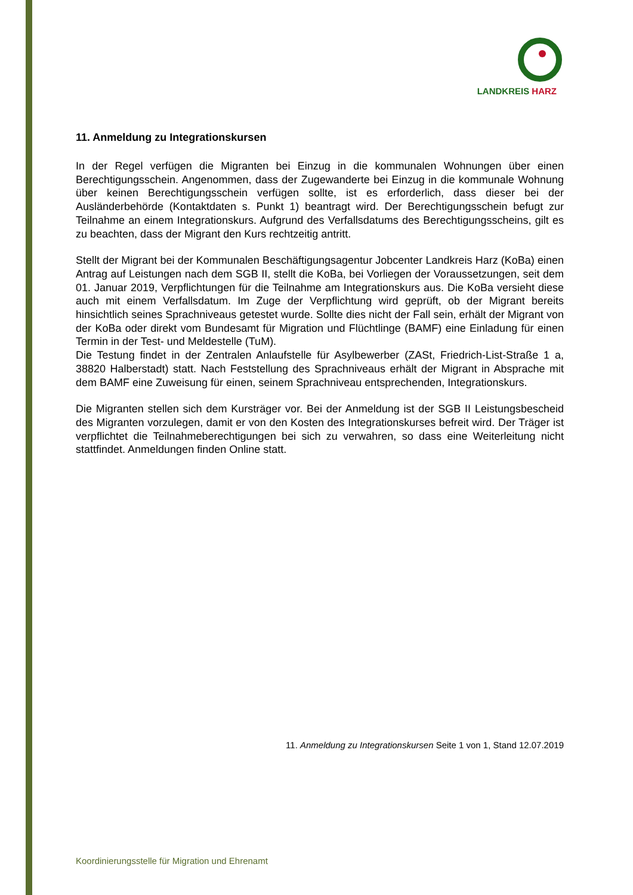LANDKREIS HARZ
11. Anmeldung zu Integrationskursen
In der Regel verfügen die Migranten bei Einzug in die kommunalen Wohnungen über einen Berechtigungsschein. Angenommen, dass der Zugewanderte bei Einzug in die kommunale Wohnung über keinen Berechtigungsschein verfügen sollte, ist es erforderlich, dass dieser bei der Ausländerbehörde (Kontaktdaten s. Punkt 1) beantragt wird. Der Berechtigungsschein befugt zur Teilnahme an einem Integrationskurs. Aufgrund des Verfallsdatums des Berechtigungsscheins, gilt es zu beachten, dass der Migrant den Kurs rechtzeitig antritt.
Stellt der Migrant bei der Kommunalen Beschäftigungsagentur Jobcenter Landkreis Harz (KoBa) einen Antrag auf Leistungen nach dem SGB II, stellt die KoBa, bei Vorliegen der Voraussetzungen, seit dem 01. Januar 2019, Verpflichtungen für die Teilnahme am Integrationskurs aus. Die KoBa versieht diese auch mit einem Verfallsdatum. Im Zuge der Verpflichtung wird geprüft, ob der Migrant bereits hinsichtlich seines Sprachniveaus getestet wurde. Sollte dies nicht der Fall sein, erhält der Migrant von der KoBa oder direkt vom Bundesamt für Migration und Flüchtlinge (BAMF) eine Einladung für einen Termin in der Test- und Meldestelle (TuM).
Die Testung findet in der Zentralen Anlaufstelle für Asylbewerber (ZASt, Friedrich-List-Straße 1 a, 38820 Halberstadt) statt. Nach Feststellung des Sprachniveaus erhält der Migrant in Absprache mit dem BAMF eine Zuweisung für einen, seinem Sprachniveau entsprechenden, Integrationskurs.
Die Migranten stellen sich dem Kursträger vor. Bei der Anmeldung ist der SGB II Leistungsbescheid des Migranten vorzulegen, damit er von den Kosten des Integrationskurses befreit wird. Der Träger ist verpflichtet die Teilnahmeberechtigungen bei sich zu verwahren, so dass eine Weiterleitung nicht stattfindet. Anmeldungen finden Online statt.
11. Anmeldung zu Integrationskursen Seite 1 von 1, Stand 12.07.2019
Koordinierungsstelle für Migration und Ehrenamt